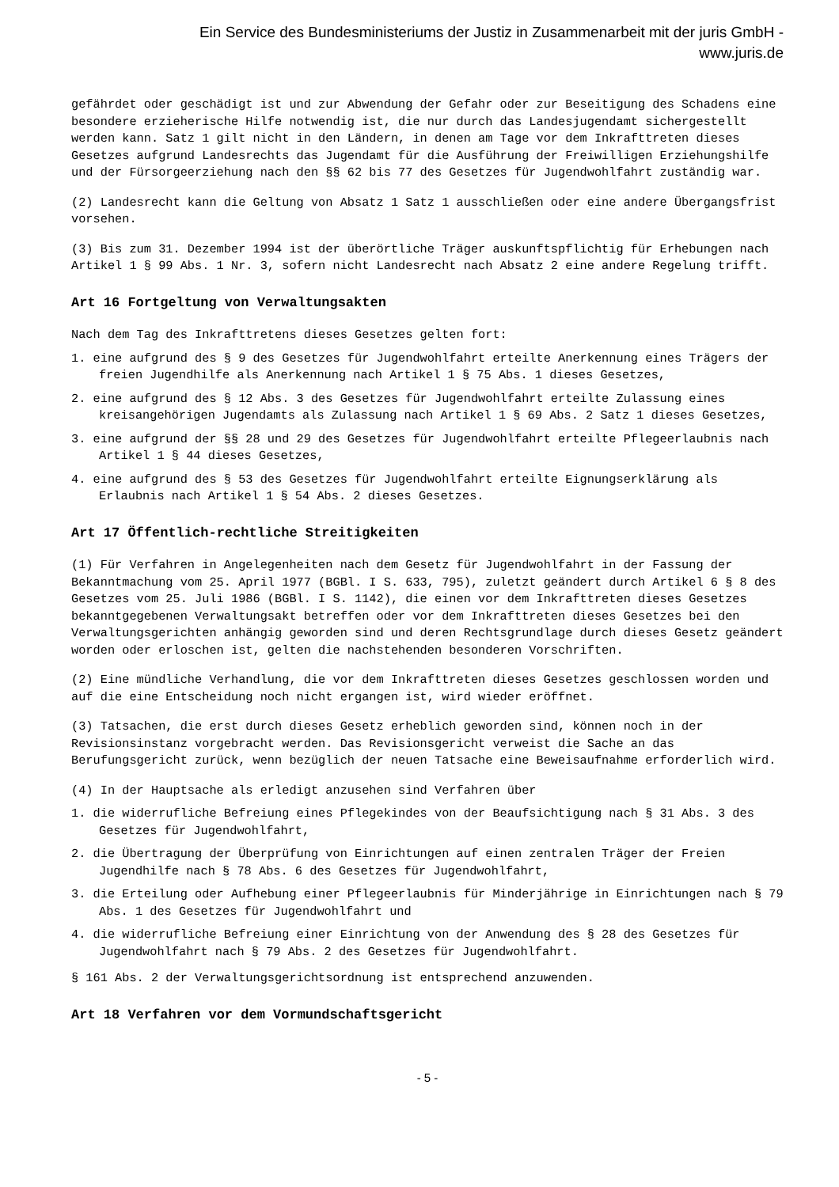Ein Service des Bundesministeriums der Justiz in Zusammenarbeit mit der juris GmbH -
www.juris.de
gefährdet oder geschädigt ist und zur Abwendung der Gefahr oder zur Beseitigung des Schadens eine besondere erzieherische Hilfe notwendig ist, die nur durch das Landesjugendamt sichergestellt werden kann. Satz 1 gilt nicht in den Ländern, in denen am Tage vor dem Inkrafttreten dieses Gesetzes aufgrund Landesrechts das Jugendamt für die Ausführung der Freiwilligen Erziehungshilfe und der Fürsorgeerziehung nach den §§ 62 bis 77 des Gesetzes für Jugendwohlfahrt zuständig war.
(2) Landesrecht kann die Geltung von Absatz 1 Satz 1 ausschließen oder eine andere Übergangsfrist vorsehen.
(3) Bis zum 31. Dezember 1994 ist der überörtliche Träger auskunftspflichtig für Erhebungen nach Artikel 1 § 99 Abs. 1 Nr. 3, sofern nicht Landesrecht nach Absatz 2 eine andere Regelung trifft.
Art 16 Fortgeltung von Verwaltungsakten
Nach dem Tag des Inkrafttretens dieses Gesetzes gelten fort:
1. eine aufgrund des § 9 des Gesetzes für Jugendwohlfahrt erteilte Anerkennung eines Trägers der freien Jugendhilfe als Anerkennung nach Artikel 1 § 75 Abs. 1 dieses Gesetzes,
2. eine aufgrund des § 12 Abs. 3 des Gesetzes für Jugendwohlfahrt erteilte Zulassung eines kreisangehörigen Jugendamts als Zulassung nach Artikel 1 § 69 Abs. 2 Satz 1 dieses Gesetzes,
3. eine aufgrund der §§ 28 und 29 des Gesetzes für Jugendwohlfahrt erteilte Pflegeerlaubnis nach Artikel 1 § 44 dieses Gesetzes,
4. eine aufgrund des § 53 des Gesetzes für Jugendwohlfahrt erteilte Eignungserklärung als Erlaubnis nach Artikel 1 § 54 Abs. 2 dieses Gesetzes.
Art 17 Öffentlich-rechtliche Streitigkeiten
(1) Für Verfahren in Angelegenheiten nach dem Gesetz für Jugendwohlfahrt in der Fassung der Bekanntmachung vom 25. April 1977 (BGBl. I S. 633, 795), zuletzt geändert durch Artikel 6 § 8 des Gesetzes vom 25. Juli 1986 (BGBl. I S. 1142), die einen vor dem Inkrafttreten dieses Gesetzes bekanntgegebenen Verwaltungsakt betreffen oder vor dem Inkrafttreten dieses Gesetzes bei den Verwaltungsgerichten anhängig geworden sind und deren Rechtsgrundlage durch dieses Gesetz geändert worden oder erloschen ist, gelten die nachstehenden besonderen Vorschriften.
(2) Eine mündliche Verhandlung, die vor dem Inkrafttreten dieses Gesetzes geschlossen worden und auf die eine Entscheidung noch nicht ergangen ist, wird wieder eröffnet.
(3) Tatsachen, die erst durch dieses Gesetz erheblich geworden sind, können noch in der Revisionsinstanz vorgebracht werden. Das Revisionsgericht verweist die Sache an das Berufungsgericht zurück, wenn bezüglich der neuen Tatsache eine Beweisaufnahme erforderlich wird.
(4) In der Hauptsache als erledigt anzusehen sind Verfahren über
1. die widerrufliche Befreiung eines Pflegekindes von der Beaufsichtigung nach § 31 Abs. 3 des Gesetzes für Jugendwohlfahrt,
2. die Übertragung der Überprüfung von Einrichtungen auf einen zentralen Träger der Freien Jugendhilfe nach § 78 Abs. 6 des Gesetzes für Jugendwohlfahrt,
3. die Erteilung oder Aufhebung einer Pflegeerlaubnis für Minderjährige in Einrichtungen nach § 79 Abs. 1 des Gesetzes für Jugendwohlfahrt und
4. die widerrufliche Befreiung einer Einrichtung von der Anwendung des § 28 des Gesetzes für Jugendwohlfahrt nach § 79 Abs. 2 des Gesetzes für Jugendwohlfahrt.
§ 161 Abs. 2 der Verwaltungsgerichtsordnung ist entsprechend anzuwenden.
Art 18 Verfahren vor dem Vormundschaftsgericht
- 5 -